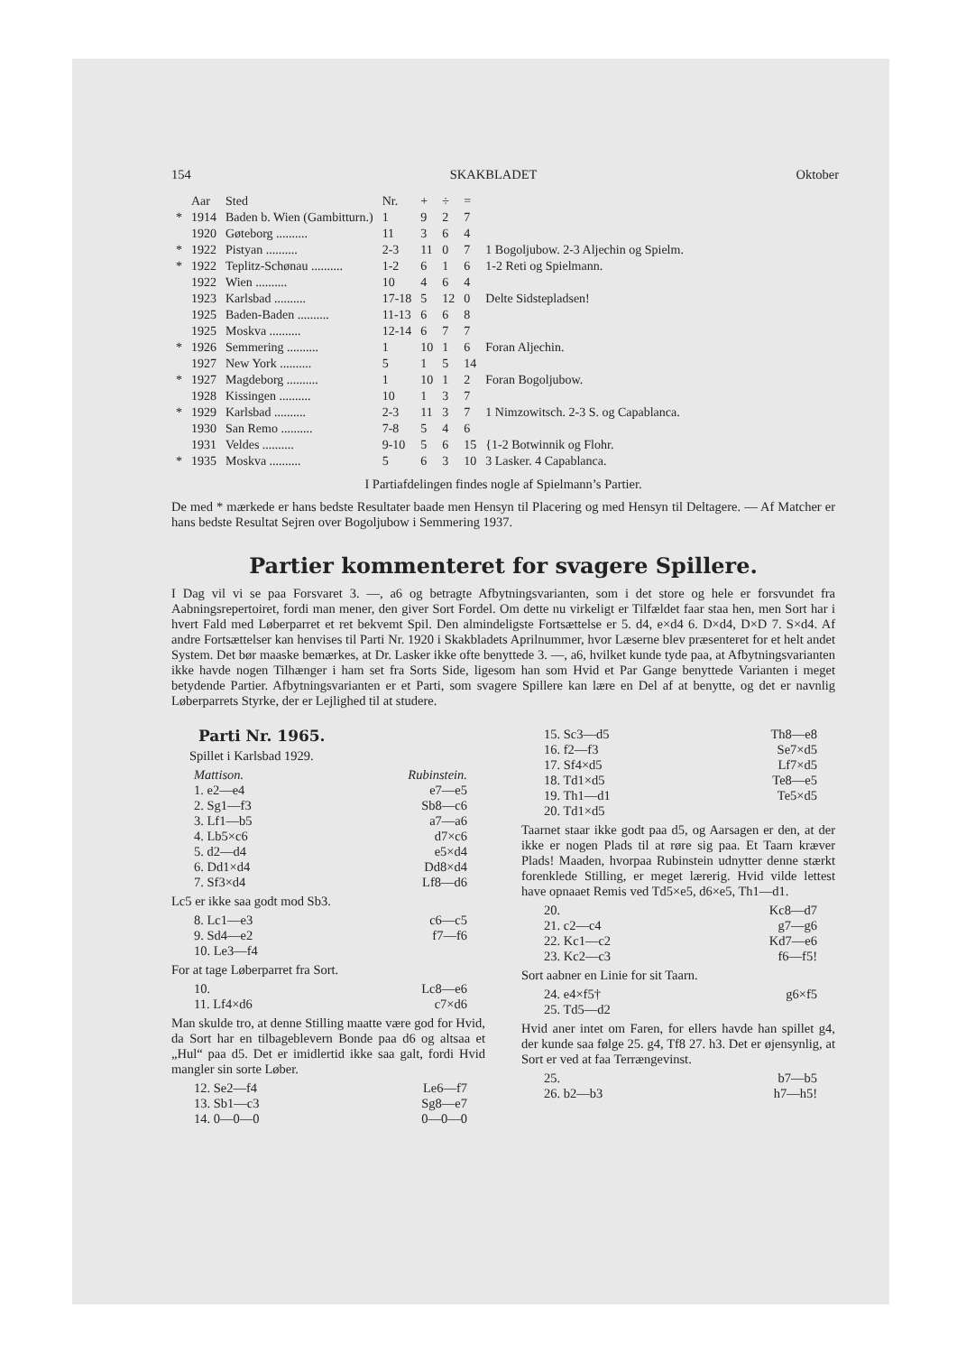154 SKAKBLADET Oktober
| | Aar | Sted | Nr. | + | ÷ | = | |
| --- | --- | --- | --- | --- | --- | --- | --- |
| * | 1914 | Baden b. Wien (Gambitturn.) | 1 | 9 | 2 | 7 | |
| | 1920 | Gøteborg .......... | 11 | 3 | 6 | 4 | |
| * | 1922 | Pistyan .......... | 2-3 | 11 | 0 | 7 | 1 Bogoljubow. 2-3 Aljechin og Spielm. |
| * | 1922 | Teplitz-Schønau .......... | 1-2 | 6 | 1 | 6 | 1-2 Reti og Spielmann. |
| | 1922 | Wien .......... | 10 | 4 | 6 | 4 | |
| | 1923 | Karlsbad .......... | 17-18 | 5 | 12 | 0 | Delte Sidstepladsen! |
| | 1925 | Baden-Baden .......... | 11-13 | 6 | 6 | 8 | |
| | 1925 | Moskva .......... | 12-14 | 6 | 7 | 7 | |
| * | 1926 | Semmering .......... | 1 | 10 | 1 | 6 | Foran Aljechin. |
| | 1927 | New York .......... | 5 | 1 | 5 | 14 | |
| * | 1927 | Magdeborg .......... | 1 | 10 | 1 | 2 | Foran Bogoljubow. |
| | 1928 | Kissingen .......... | 10 | 1 | 3 | 7 | |
| * | 1929 | Karlsbad .......... | 2-3 | 11 | 3 | 7 | 1 Nimzowitsch. 2-3 S. og Capablanca. |
| | 1930 | San Remo .......... | 7-8 | 5 | 4 | 6 | |
| | 1931 | Veldes .......... | 9-10 | 5 | 6 | 15 | {1-2 Botwinnik og Flohr. |
| * | 1935 | Moskva .......... | 5 | 6 | 3 | 10 | 3 Lasker. 4 Capablanca. |
I Partiafdelingen findes nogle af Spielmann’s Partier.
De med * mærkede er hans bedste Resultater baade men Hensyn til Placering og med Hensyn til Deltagere. — Af Matcher er hans bedste Resultat Sejren over Bogoljubow i Semmering 1937.
Partier kommenteret for svagere Spillere.
I Dag vil vi se paa Forsvaret 3. —, a6 og betragte Afbytningsvarianten, som i det store og hele er forsvundet fra Aabningsrepertoiret, fordi man mener, den giver Sort Fordel. Om dette nu virkeligt er Tilfældet faar staa hen, men Sort har i hvert Fald med Løberparret et ret bekvemt Spil. Den almindeligste Fortsættelse er 5. d4, e×d4 6. D×d4, D×D 7. S×d4. Af andre Fortsættelser kan henvises til Parti Nr. 1920 i Skakbladets Aprilnummer, hvor Læserne blev præsenteret for et helt andet System. Det bør maaske bemærkes, at Dr. Lasker ikke ofte benyttede 3. —, a6, hvilket kunde tyde paa, at Afbytningsvarianten ikke havde nogen Tilhænger i ham set fra Sorts Side, ligesom han som Hvid et Par Gange benyttede Varianten i meget betydende Partier. Afbytningsvarianten er et Parti, som svagere Spillere kan lære en Del af at benytte, og det er navnlig Løberparrets Styrke, der er Lejlighed til at studere.
Parti Nr. 1965.
Spillet i Karlsbad 1929.
Mattison. Rubinstein.
1. e2—e4 e7—e5
2. Sg1—f3 Sb8—c6
3. Lf1—b5 a7—a6
4. Lb5×c6 d7×c6
5. d2—d4 e5×d4
6. Dd1×d4 Dd8×d4
7. Sf3×d4 Lf8—d6
Lc5 er ikke saa godt mod Sb3.
8. Lc1—e3 c6—c5
9. Sd4—e2 f7—f6
10. Le3—f4
For at tage Løberparret fra Sort.
10. Lc8—e6
11. Lf4×d6 c7×d6
Man skulde tro, at denne Stilling maatte være god for Hvid, da Sort har en tilbageblevern Bonde paa d6 og altsaa et „Hul“ paa d5. Det er imidlertid ikke saa galt, fordi Hvid mangler sin sorte Løber.
12. Se2—f4 Le6—f7
13. Sb1—c3 Sg8—e7
14. 0—0—0 0—0—0
15. Sc3—d5 Th8—e8
16. f2—f3 Se7×d5
17. Sf4×d5 Lf7×d5
18. Td1×d5 Te8—e5
19. Th1—d1 Te5×d5
20. Td1×d5
Taarnet staar ikke godt paa d5, og Aarsagen er den, at der ikke er nogen Plads til at røre sig paa. Et Taarn kræver Plads! Maaden, hvorpaa Rubinstein udnytter denne stærkt forenklede Stilling, er meget lærerig. Hvid vilde lettest have opnaaet Remis ved Td5×e5, d6×e5, Th1—d1.
20. Kc8—d7
21. c2—c4 g7—g6
22. Kc1—c2 Kd7—e6
23. Kc2—c3 f6—f5!
Sort aabner en Linie for sit Taarn.
24. e4×f5† g6×f5
25. Td5—d2
Hvid aner intet om Faren, for ellers havde han spillet g4, der kunde saa følge 25. g4, Tf8 27. h3. Det er øjensynlig, at Sort er ved at faa Terrængevinst.
25. b7—b5
26. b2—b3 h7—h5!